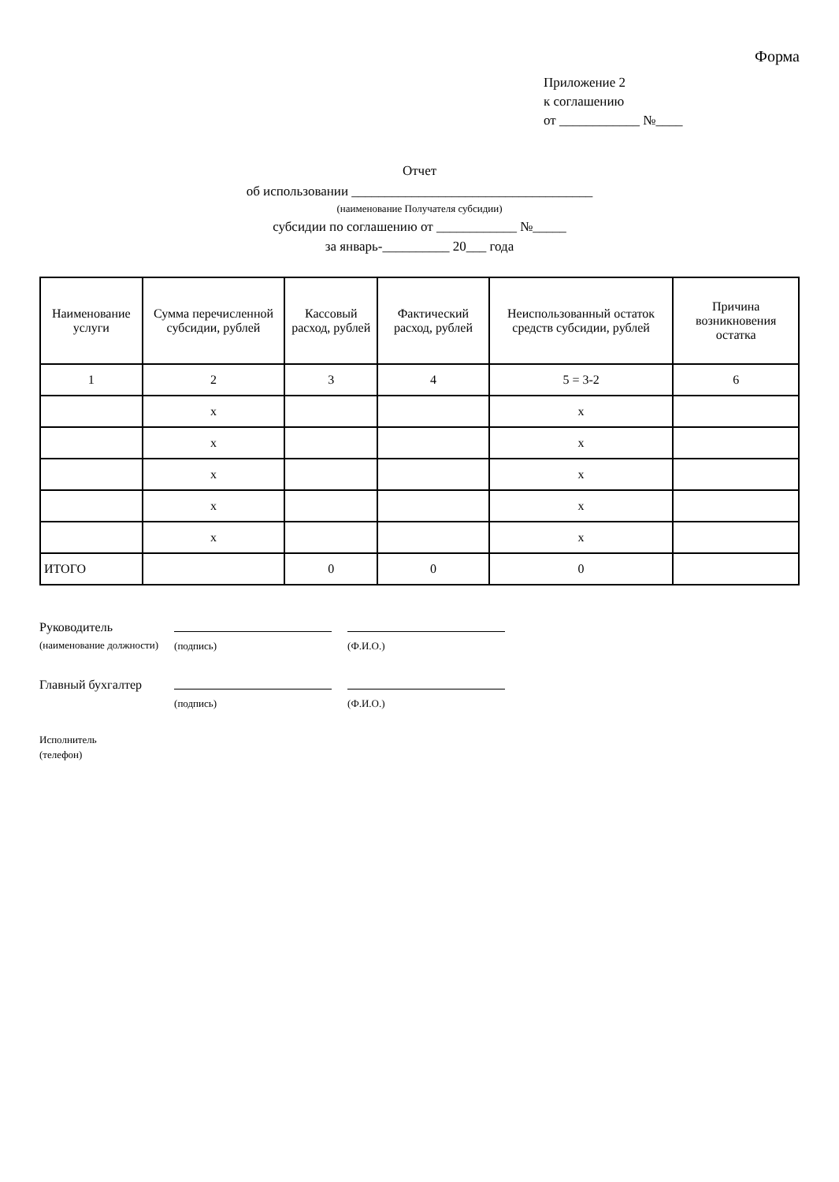Форма
Приложение 2
к соглашению
от ____________ №____
Отчет
об использовании ____________________________________
(наименование Получателя субсидии)
субсидии по соглашению от ____________ №_____
за январь-__________ 20___ года
| Наименование услуги | Сумма перечисленной субсидии, рублей | Кассовый расход, рублей | Фактический расход, рублей | Неиспользованный остаток средств субсидии, рублей | Причина возникновения остатка |
| --- | --- | --- | --- | --- | --- |
| 1 | 2 | 3 | 4 | 5 = 3-2 | 6 |
| | х | | | х | |
| | х | | | х | |
| | х | | | х | |
| | х | | | х | |
| | х | | | х | |
| ИТОГО | | 0 | 0 | 0 | |
| Руководитель (наименование должности) | (подпись) | (Ф.И.О.) |
| Главный бухгалтер | (подпись) | (Ф.И.О.) |
| Исполнитель (телефон) | | |